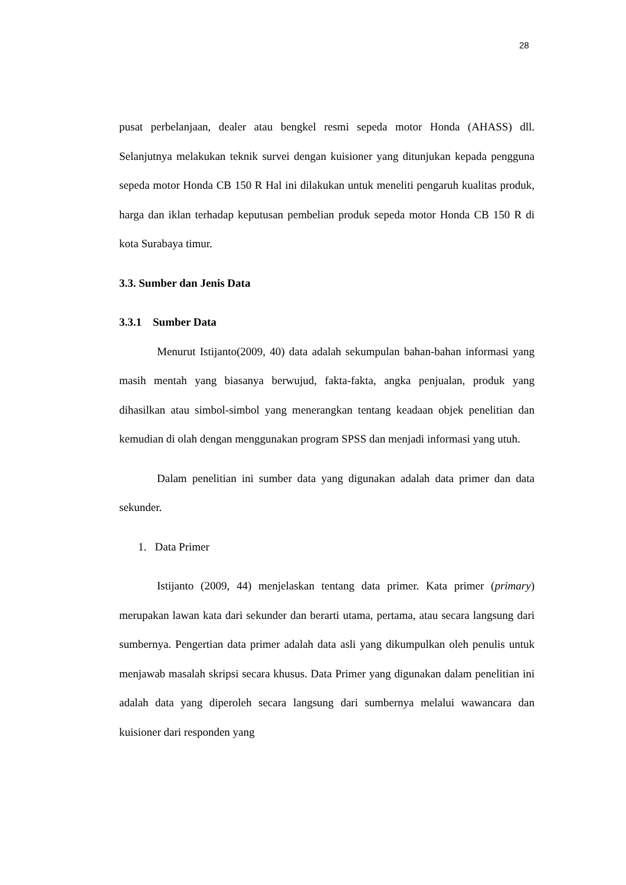28
pusat perbelanjaan, dealer atau bengkel resmi sepeda motor Honda (AHASS) dll. Selanjutnya melakukan teknik survei dengan kuisioner yang ditunjukan kepada pengguna sepeda motor Honda CB 150 R Hal ini dilakukan untuk meneliti pengaruh kualitas produk, harga dan iklan terhadap keputusan pembelian produk sepeda motor Honda CB 150 R di kota Surabaya timur.
3.3. Sumber dan Jenis Data
3.3.1 Sumber Data
Menurut Istijanto(2009, 40) data adalah sekumpulan bahan-bahan informasi yang masih mentah yang biasanya berwujud, fakta-fakta, angka penjualan, produk yang dihasilkan atau simbol-simbol yang menerangkan tentang keadaan objek penelitian dan kemudian di olah dengan menggunakan program SPSS dan menjadi informasi yang utuh.
Dalam penelitian ini sumber data yang digunakan adalah data primer dan data sekunder.
1. Data Primer
Istijanto (2009, 44) menjelaskan tentang data primer. Kata primer (primary) merupakan lawan kata dari sekunder dan berarti utama, pertama, atau secara langsung dari sumbernya. Pengertian data primer adalah data asli yang dikumpulkan oleh penulis untuk menjawab masalah skripsi secara khusus. Data Primer yang digunakan dalam penelitian ini adalah data yang diperoleh secara langsung dari sumbernya melalui wawancara dan kuisioner dari responden yang